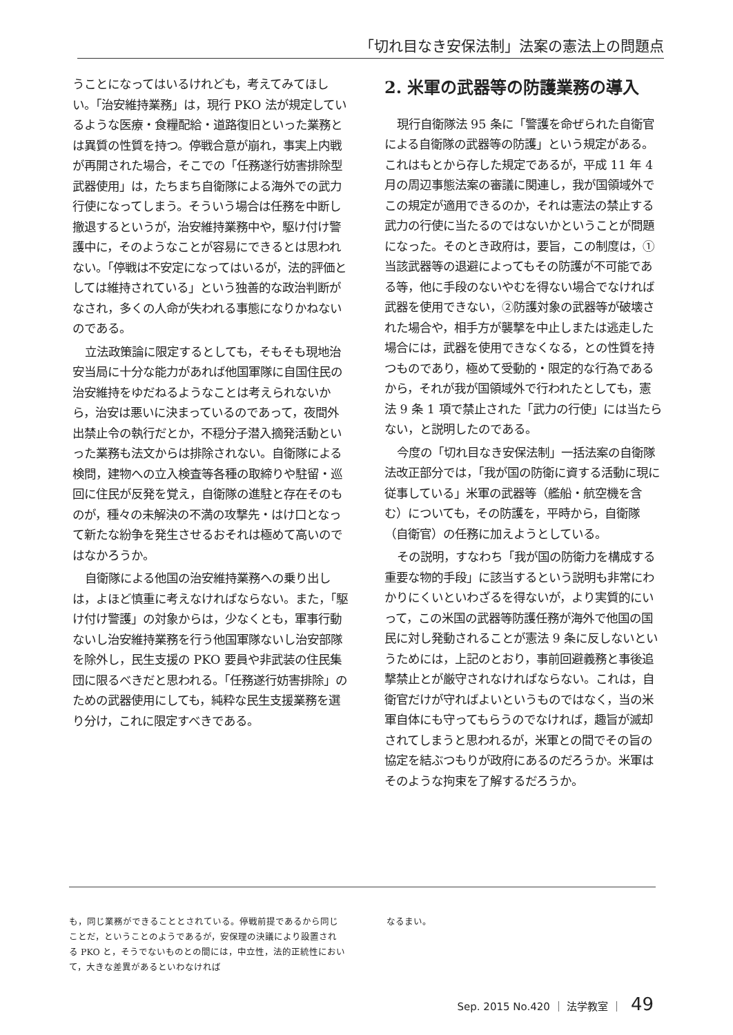「切れ目なき安保法制」法案の憲法上の問題点
うことになってはいるけれども，考えてみてほしい。「治安維持業務」は，現行 PKO 法が規定しているような医療・食糧配給・道路復旧といった業務とは異質の性質を持つ。停戦合意が崩れ，事実上内戦が再開された場合，そこでの「任務遂行妨害排除型武器使用」は，たちまち自衛隊による海外での武力行使になってしまう。そういう場合は任務を中断し撤退するというが，治安維持業務中や，駆け付け警護中に，そのようなことが容易にできるとは思われない。「停戦は不安定になってはいるが，法的評価としては維持されている」という独善的な政治判断がなされ，多くの人命が失われる事態になりかねないのである。
立法政策論に限定するとしても，そもそも現地治安当局に十分な能力があれば他国軍隊に自国住民の治安維持をゆだねるようなことは考えられないから，治安は悪いに決まっているのであって，夜間外出禁止令の執行だとか，不穏分子潜入摘発活動といった業務も法文からは排除されない。自衛隊による検問，建物への立入検査等各種の取締りや駐留・巡回に住民が反発を覚え，自衛隊の進駐と存在そのものが，種々の未解決の不満の攻撃先・はけ口となって新たな紛争を発生させるおそれは極めて高いのではなかろうか。
自衛隊による他国の治安維持業務への乗り出しは，よほど慎重に考えなければならない。また，「駆け付け警護」の対象からは，少なくとも，軍事行動ないし治安維持業務を行う他国軍隊ないし治安部隊を除外し，民生支援の PKO 要員や非武装の住民集団に限るべきだと思われる。「任務遂行妨害排除」のための武器使用にしても，純粋な民生支援業務を選り分け，これに限定すべきである。
2. 米軍の武器等の防護業務の導入
現行自衛隊法 95 条に「警護を命ぜられた自衛官による自衛隊の武器等の防護」という規定がある。これはもとから存した規定であるが，平成 11 年 4 月の周辺事態法案の審議に関連し，我が国領域外でこの規定が適用できるのか，それは憲法の禁止する武力の行使に当たるのではないかということが問題になった。そのとき政府は，要旨，この制度は，①当該武器等の退避によってもその防護が不可能である等，他に手段のないやむを得ない場合でなければ武器を使用できない，②防護対象の武器等が破壊された場合や，相手方が襲撃を中止しまたは逃走した場合には，武器を使用できなくなる，との性質を持つものであり，極めて受動的・限定的な行為であるから，それが我が国領域外で行われたとしても，憲法 9 条 1 項で禁止された「武力の行使」には当たらない，と説明したのである。
今度の「切れ目なき安保法制」一括法案の自衛隊法改正部分では，「我が国の防衛に資する活動に現に従事している」米軍の武器等（艦船・航空機を含む）についても，その防護を，平時から，自衛隊（自衛官）の任務に加えようとしている。
その説明，すなわち「我が国の防衛力を構成する重要な物的手段」に該当するという説明も非常にわかりにくいといわざるを得ないが，より実質的にいって，この米国の武器等防護任務が海外で他国の国民に対し発動されることが憲法 9 条に反しないというためには，上記のとおり，事前回避義務と事後追撃禁止とが厳守されなければならない。これは，自衛官だけが守ればよいというものではなく，当の米軍自体にも守ってもらうのでなければ，趣旨が滅却されてしまうと思われるが，米軍との間でその旨の協定を結ぶつもりが政府にあるのだろうか。米軍はそのような拘束を了解するだろうか。
も，同じ業務ができることとされている。停戦前提であるから同じことだ，ということのようであるが，安保理の決議により設置される PKO と，そうでないものとの間には，中立性，法的正統性において，大きな差異があるといわなければ
なるまい。
Sep. 2015 No.420 ｜ 法学教室 ｜ 49